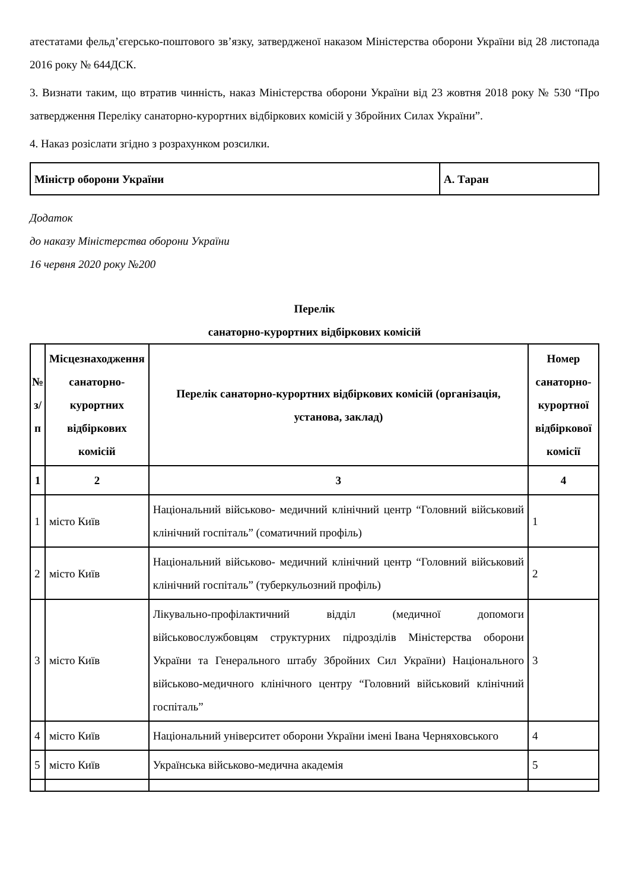атестатами фельд’єгерсько-поштового зв’язку, затвердженої наказом Міністерства оборони України від 28 листопада 2016 року № 644ДСК.
3. Визнати таким, що втратив чинність, наказ Міністерства оборони України від 23 жовтня 2018 року № 530 “Про затвердження Переліку санаторно-курортних відбіркових комісій у Збройних Силах України”.
4. Наказ розіслати згідно з розрахунком розсилки.
| Міністр оборони України | А. Таран |
Додаток
до наказу Міністерства оборони України
16 червня 2020 року №200
Перелік
санаторно-курортних відбіркових комісій
| № з/п | Місцезнаходження санаторно-курортних відбіркових комісій | Перелік санаторно-курортних відбіркових комісій (організація, установа, заклад) | Номер санаторно-курортної відбіркової комісії |
| --- | --- | --- | --- |
| 1 | 2 | 3 | 4 |
| 1 | місто Київ | Національний військово- медичний клінічний центр “Головний військовий клінічний госпіталь” (соматичний профіль) | 1 |
| 2 | місто Київ | Національний військово- медичний клінічний центр “Головний військовий клінічний госпіталь” (туберкульозний профіль) | 2 |
| 3 | місто Київ | Лікувально-профілактичний відділ (медичної допомоги військовослужбовцям структурних підрозділів Міністерства оборони України та Генерального штабу Збройних Сил України) Національного військово-медичного клінічного центру “Головний військовий клінічний госпіталь” | 3 |
| 4 | місто Київ | Національний університет оборони України імені Івана Черняховського | 4 |
| 5 | місто Київ | Українська військово-медична академія | 5 |